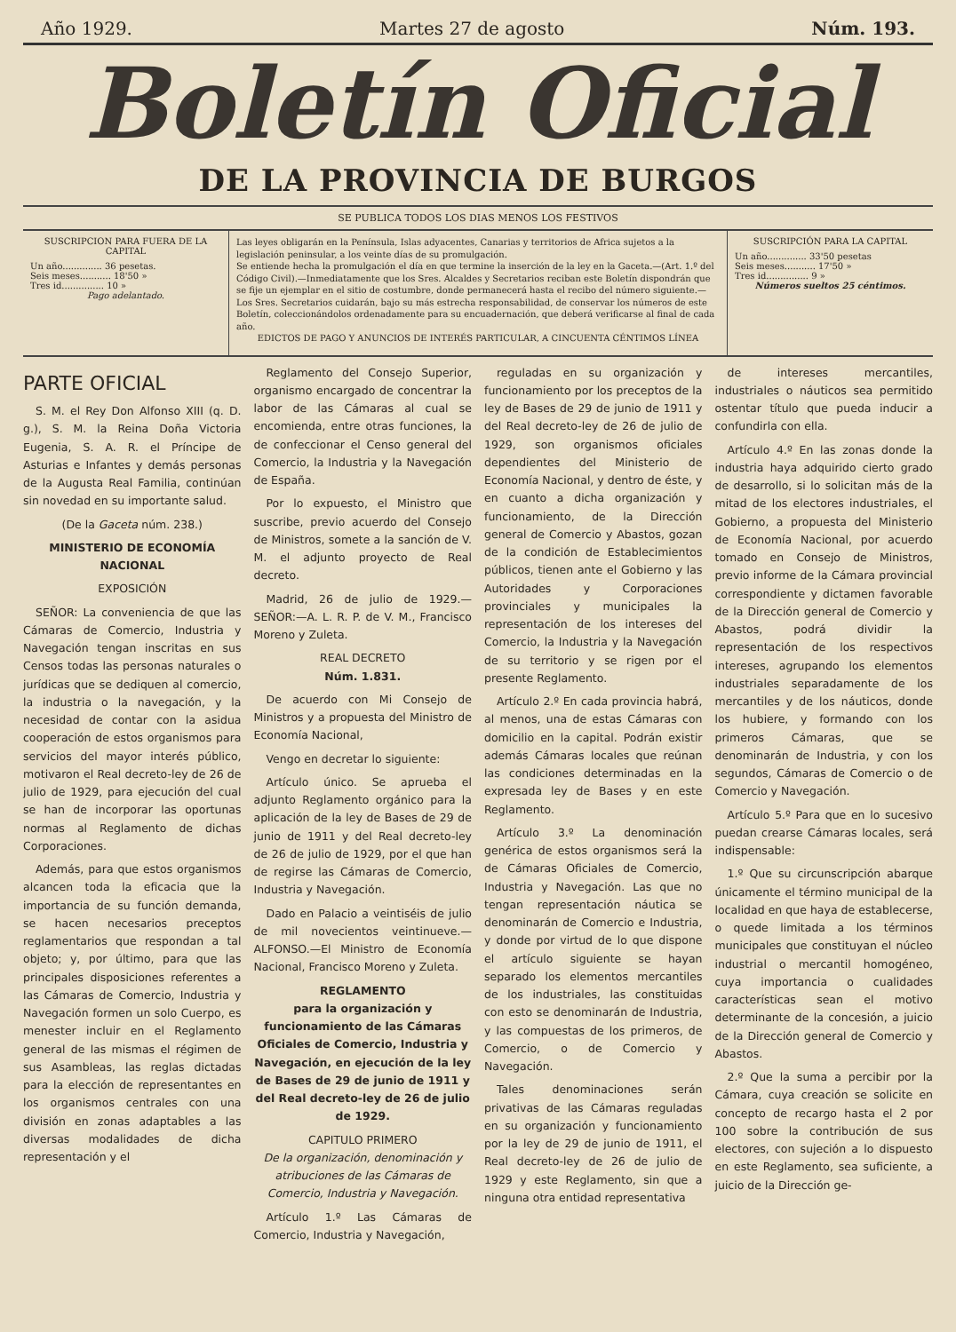Año 1929. Martes 27 de agosto Núm. 193.
Boletín Oficial
DE LA PROVINCIA DE BURGOS
SE PUBLICA TODOS LOS DIAS MENOS LOS FESTIVOS
SUSCRIPCION PARA FUERA DE LA CAPITAL
Un año.............. 36 pesetas.
Seis meses........... 18'50 »
Tres id............... 10 »
Pago adelantado.
Las leyes obligarán en la Península, Islas adyacentes, Canarias y territorios de Africa sujetos a la legislación peninsular, a los veinte días de su promulgación.
Se entiende hecha la promulgación el día en que termine la inserción de la ley en la Gaceta.—(Art. 1.º del Código Civil).—Inmediatamente que los Sres. Alcaldes y Secretarios reciban este Boletín dispondrán que se fije un ejemplar en el sitio de costumbre, donde permanecerá hasta el recibo del número siguiente.—Los Sres. Secretarios cuidarán, bajo su más estrecha responsabilidad, de conservar los números de este Boletín, coleccionándolos ordenadamente para su encuadernación, que deberá verificarse al final de cada año.
EDICTOS DE PAGO Y ANUNCIOS DE INTERÉS PARTICULAR, A CINCUENTA CÉNTIMOS LÍNEA
SUSCRIPCIÓN PARA LA CAPITAL
Un año.............. 33'50 pesetas
Seis meses........... 17'50 »
Tres id............... 9 »
Números sueltos 25 céntimos.
PARTE OFICIAL
S. M. el Rey Don Alfonso XIII (q. D. g.), S. M. la Reina Doña Victoria Eugenia, S. A. R. el Príncipe de Asturias e Infantes y demás personas de la Augusta Real Familia, continúan sin novedad en su importante salud.
(De la Gaceta núm. 238.)
MINISTERIO DE ECONOMÍA NACIONAL
EXPOSICIÓN
SEÑOR: La conveniencia de que las Cámaras de Comercio, Industria y Navegación tengan inscritas en sus Censos todas las personas naturales o jurídicas que se dediquen al comercio, la industria o la navegación, y la necesidad de contar con la asidua cooperación de estos organismos para servicios del mayor interés público, motivaron el Real decreto-ley de 26 de julio de 1929, para ejecución del cual se han de incorporar las oportunas normas al Reglamento de dichas Corporaciones.
Además, para que estos organismos alcancen toda la eficacia que la importancia de su función demanda, se hacen necesarios preceptos reglamentarios que respondan a tal objeto; y, por último, para que las principales disposiciones referentes a las Cámaras de Comercio, Industria y Navegación formen un solo Cuerpo, es menester incluir en el Reglamento general de las mismas el régimen de sus Asambleas, las reglas dictadas para la elección de representantes en los organismos centrales con una división en zonas adaptables a las diversas modalidades de dicha representación y el
Reglamento del Consejo Superior, organismo encargado de concentrar la labor de las Cámaras al cual se encomienda, entre otras funciones, la de confeccionar el Censo general del Comercio, la Industria y la Navegación de España.
Por lo expuesto, el Ministro que suscribe, previo acuerdo del Consejo de Ministros, somete a la sanción de V. M. el adjunto proyecto de Real decreto.
Madrid, 26 de julio de 1929.—SEÑOR:—A. L. R. P. de V. M., Francisco Moreno y Zuleta.
REAL DECRETO
Núm. 1.831.
De acuerdo con Mi Consejo de Ministros y a propuesta del Ministro de Economía Nacional,
Vengo en decretar lo siguiente:
Artículo único. Se aprueba el adjunto Reglamento orgánico para la aplicación de la ley de Bases de 29 de junio de 1911 y del Real decreto-ley de 26 de julio de 1929, por el que han de regirse las Cámaras de Comercio, Industria y Navegación.
Dado en Palacio a veintiséis de julio de mil novecientos veintinueve.—ALFONSO.—El Ministro de Economía Nacional, Francisco Moreno y Zuleta.
REGLAMENTO
para la organización y funcionamiento de las Cámaras Oficiales de Comercio, Industria y Navegación, en ejecución de la ley de Bases de 29 de junio de 1911 y del Real decreto-ley de 26 de julio de 1929.
CAPITULO PRIMERO
De la organización, denominación y atribuciones de las Cámaras de Comercio, Industria y Navegación.
Artículo 1.º Las Cámaras de Comercio, Industria y Navegación,
reguladas en su organización y funcionamiento por los preceptos de la ley de Bases de 29 de junio de 1911 y del Real decreto-ley de 26 de julio de 1929, son organismos oficiales dependientes del Ministerio de Economía Nacional, y dentro de éste, y en cuanto a dicha organización y funcionamiento, de la Dirección general de Comercio y Abastos, gozan de la condición de Establecimientos públicos, tienen ante el Gobierno y las Autoridades y Corporaciones provinciales y municipales la representación de los intereses del Comercio, la Industria y la Navegación de su territorio y se rigen por el presente Reglamento.
Artículo 2.º En cada provincia habrá, al menos, una de estas Cámaras con domicilio en la capital. Podrán existir además Cámaras locales que reúnan las condiciones determinadas en la expresada ley de Bases y en este Reglamento.
Artículo 3.º La denominación genérica de estos organismos será la de Cámaras Oficiales de Comercio, Industria y Navegación. Las que no tengan representación náutica se denominarán de Comercio e Industria, y donde por virtud de lo que dispone el artículo siguiente se hayan separado los elementos mercantiles de los industriales, las constituidas con esto se denominarán de Industria, y las compuestas de los primeros, de Comercio, o de Comercio y Navegación.
Tales denominaciones serán privativas de las Cámaras reguladas en su organización y funcionamiento por la ley de 29 de junio de 1911, el Real decreto-ley de 26 de julio de 1929 y este Reglamento, sin que a ninguna otra entidad representativa
de intereses mercantiles, industriales o náuticos sea permitido ostentar título que pueda inducir a confundirla con ella.
Artículo 4.º En las zonas donde la industria haya adquirido cierto grado de desarrollo, si lo solicitan más de la mitad de los electores industriales, el Gobierno, a propuesta del Ministerio de Economía Nacional, por acuerdo tomado en Consejo de Ministros, previo informe de la Cámara provincial correspondiente y dictamen favorable de la Dirección general de Comercio y Abastos, podrá dividir la representación de los respectivos intereses, agrupando los elementos industriales separadamente de los mercantiles y de los náuticos, donde los hubiere, y formando con los primeros Cámaras, que se denominarán de Industria, y con los segundos, Cámaras de Comercio o de Comercio y Navegación.
Artículo 5.º Para que en lo sucesivo puedan crearse Cámaras locales, será indispensable:
1.º Que su circunscripción abarque únicamente el término municipal de la localidad en que haya de establecerse, o quede limitada a los términos municipales que constituyan el núcleo industrial o mercantil homogéneo, cuya importancia o cualidades características sean el motivo determinante de la concesión, a juicio de la Dirección general de Comercio y Abastos.
2.º Que la suma a percibir por la Cámara, cuya creación se solicite en concepto de recargo hasta el 2 por 100 sobre la contribución de sus electores, con sujeción a lo dispuesto en este Reglamento, sea suficiente, a juicio de la Dirección ge-